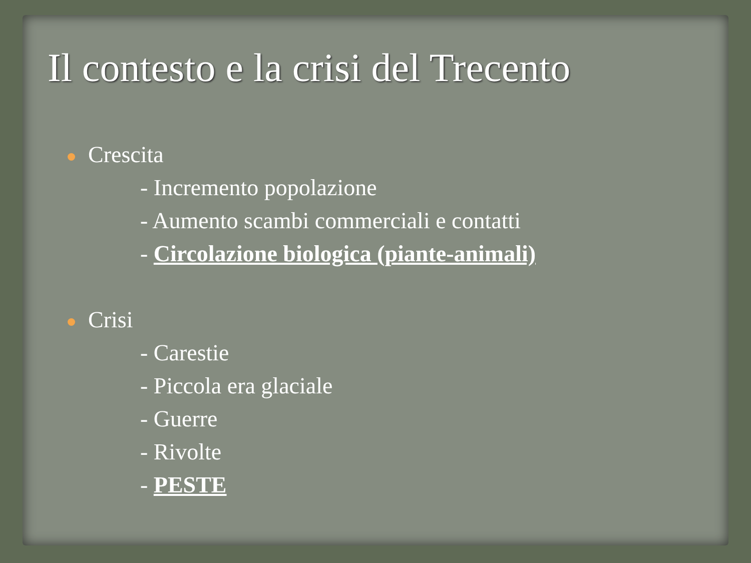Il contesto e la crisi del Trecento
Crescita
- Incremento popolazione
- Aumento scambi commerciali e contatti
- Circolazione biologica (piante-animali)
Crisi
- Carestie
- Piccola era glaciale
- Guerre
- Rivolte
- PESTE